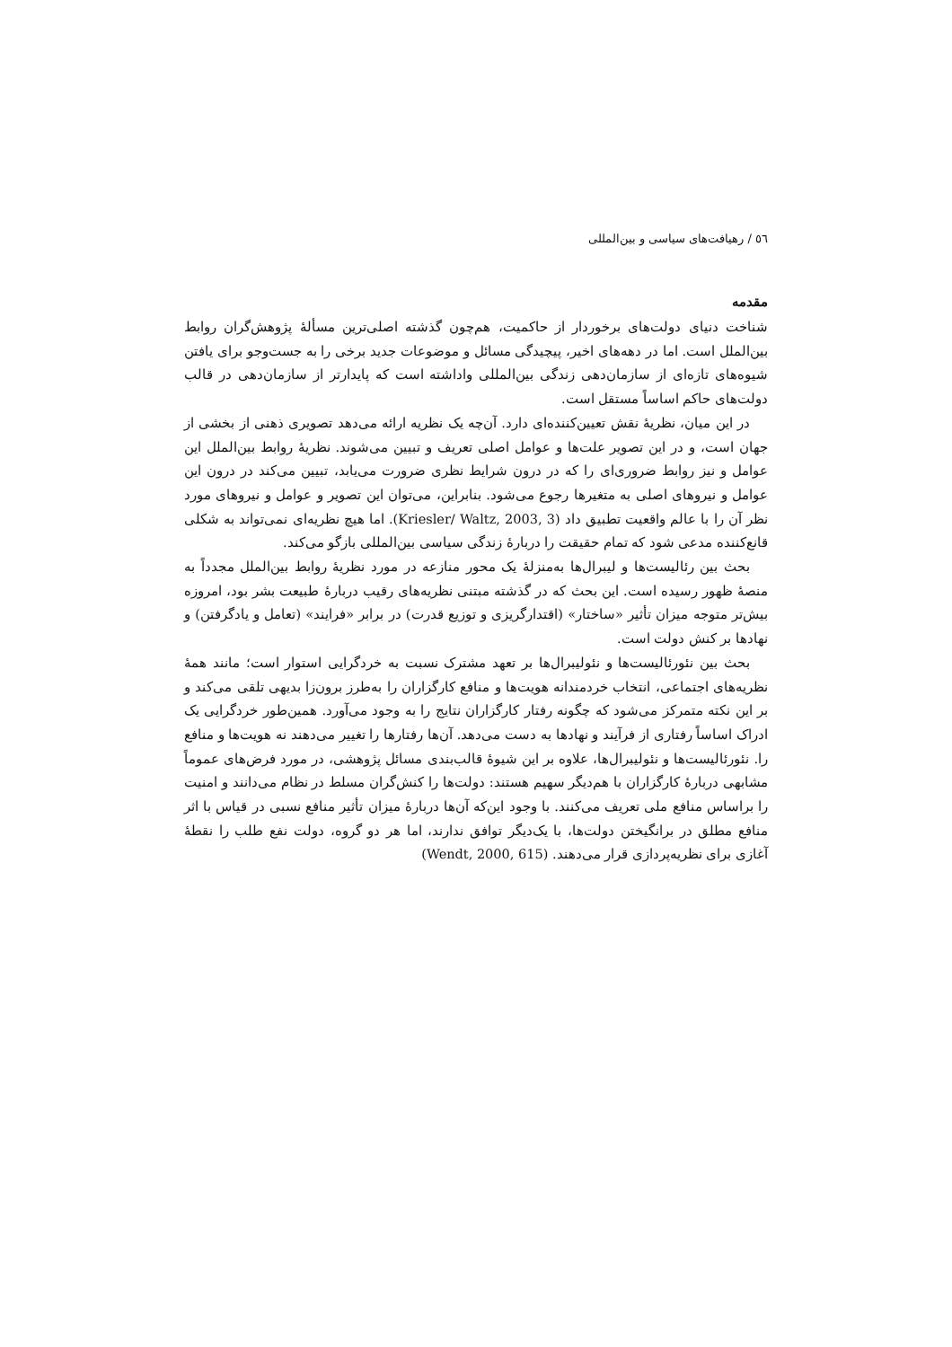٥٦ / رهیافت‌های سیاسی و بین‌المللی
مقدمه
شناخت دنیای دولت‌های برخوردار از حاکمیت، هم‌چون گذشته اصلی‌ترین مسألهٔ پژوهش‌گران روابط بین‌الملل است. اما در دهه‌های اخیر، پیچیدگی مسائل و موضوعات جدید برخی را به جست‌وجو برای یافتن شیوه‌های تازه‌ای از سازمان‌دهی زندگی بین‌المللی واداشته است که پایدارتر از سازمان‌دهی در قالب دولت‌های حاکم اساساً مستقل است.
در این میان، نظریهٔ نقش تعیین‌کننده‌ای دارد. آن‌چه یک نظریه ارائه می‌دهد تصویری ذهنی از بخشی از جهان است، و در این تصویر علت‌ها و عوامل اصلی تعریف و تبیین می‌شوند. نظریهٔ روابط بین‌الملل این عوامل و نیز روابط ضروری‌ای را که در درون شرایط نظری ضرورت می‌یابد، تبیین می‌کند در درون این عوامل و نیروهای اصلی به متغیرها رجوع می‌شود. بنابراین، می‌توان این تصویر و عوامل و نیروهای مورد نظر آن را با عالم واقعیت تطبیق داد (Kriesler/ Waltz, 2003, 3). اما هیچ نظریه‌ای نمی‌تواند به شکلی قانع‌کننده مدعی شود که تمام حقیقت را دربارهٔ زندگی سیاسی بین‌المللی بازگو می‌کند.
بحث بین رئالیست‌ها و لیبرال‌ها به‌منزلهٔ یک محور منازعه در مورد نظریهٔ روابط بین‌الملل مجدداً به منصهٔ ظهور رسیده است. این بحث که در گذشته مبتنی نظریه‌های رقیب دربارهٔ طبیعت بشر بود، امروزه بیش‌تر متوجه میزان تأثیر «ساختار» (اقتدارگریزی و توزیع قدرت) در برابر «فرایند» (تعامل و یادگرفتن) و نهادها بر کنش دولت است.
بحث بین نئورئالیست‌ها و نئولیبرال‌ها بر تعهد مشترک نسبت به خردگرایی استوار است؛ مانند همهٔ نظریه‌های اجتماعی، انتخاب خردمندانه هویت‌ها و منافع کارگزاران را به‌طرز برون‌زا بدیهی تلقی می‌کند و بر این نکته متمرکز می‌شود که چگونه رفتار کارگزاران نتایج را به وجود می‌آورد. همین‌طور خردگرایی یک ادراک اساساً رفتاری از فرآیند و نهادها به دست می‌دهد. آن‌ها رفتارها را تغییر می‌دهند نه هویت‌ها و منافع را. نئورئالیست‌ها و نئولیبرال‌ها، علاوه بر این شیوهٔ قالب‌بندی مسائل پژوهشی، در مورد فرض‌های عموماً مشابهی دربارهٔ کارگزاران با هم‌دیگر سهیم هستند: دولت‌ها را کنش‌گران مسلط در نظام می‌دانند و امنیت را براساس منافع ملی تعریف می‌کنند. با وجود این‌که آن‌ها دربارهٔ میزان تأثیر منافع نسبی در قیاس با اثر منافع مطلق در برانگیختن دولت‌ها، با یک‌دیگر توافق ندارند، اما هر دو گروه، دولت نفع طلب را نقطهٔ آغازی برای نظریه‌پردازی قرار می‌دهند. (Wendt, 2000, 615)